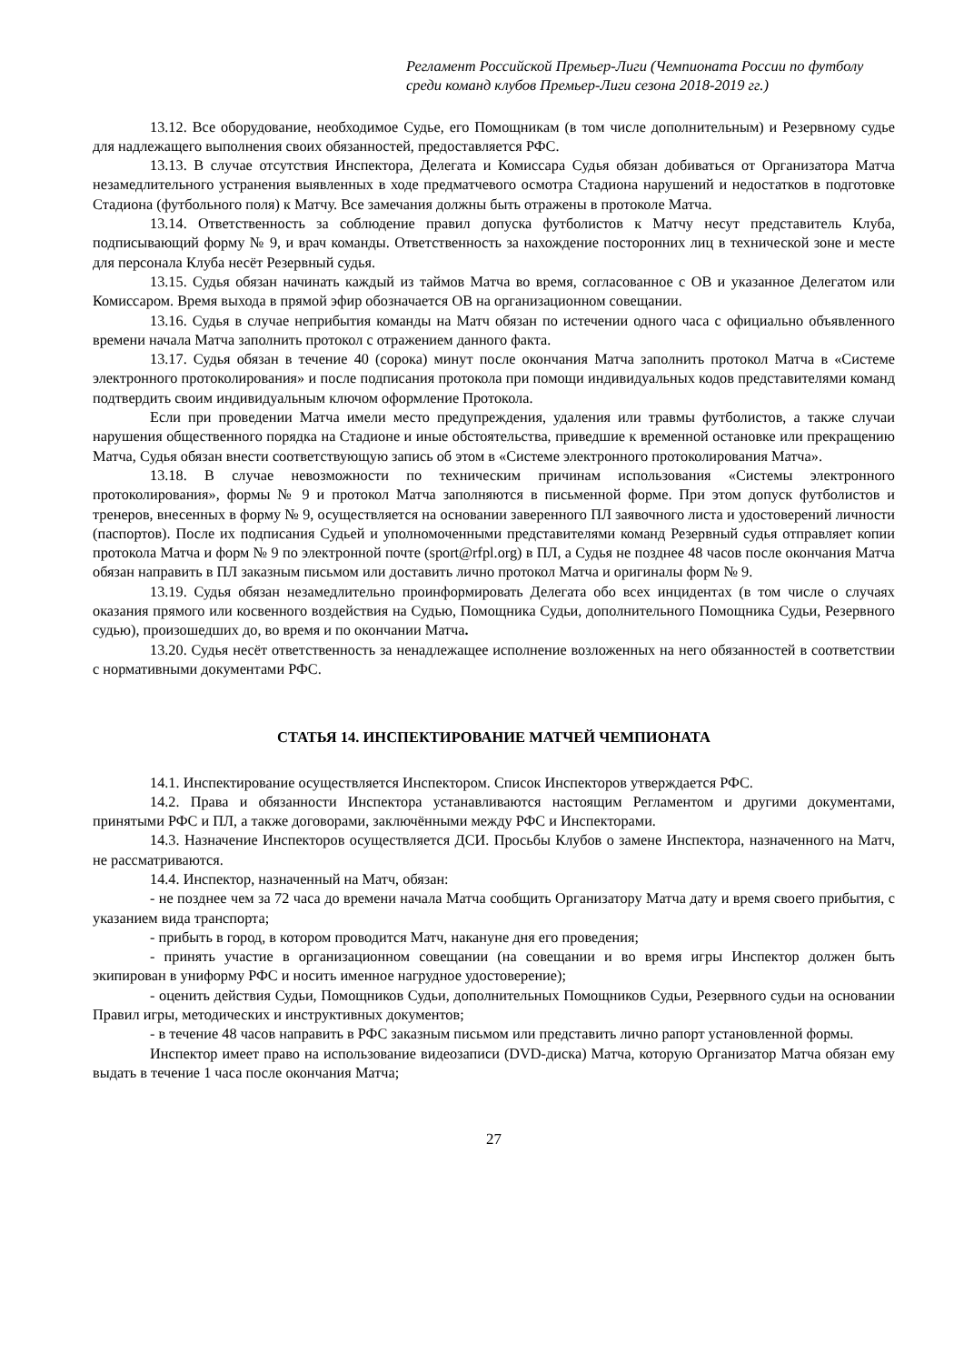Регламент Российской Премьер-Лиги (Чемпионата России по футболу среди команд клубов Премьер-Лиги сезона 2018-2019 гг.)
13.12. Все оборудование, необходимое Судье, его Помощникам (в том числе дополнительным) и Резервному судье для надлежащего выполнения своих обязанностей, предоставляется РФС.
13.13. В случае отсутствия Инспектора, Делегата и Комиссара Судья обязан добиваться от Организатора Матча незамедлительного устранения выявленных в ходе предматчевого осмотра Стадиона нарушений и недостатков в подготовке Стадиона (футбольного поля) к Матчу. Все замечания должны быть отражены в протоколе Матча.
13.14. Ответственность за соблюдение правил допуска футболистов к Матчу несут представитель Клуба, подписывающий форму № 9, и врач команды. Ответственность за нахождение посторонних лиц в технической зоне и месте для персонала Клуба несёт Резервный судья.
13.15. Судья обязан начинать каждый из таймов Матча во время, согласованное с ОВ и указанное Делегатом или Комиссаром. Время выхода в прямой эфир обозначается ОВ на организационном совещании.
13.16. Судья в случае неприбытия команды на Матч обязан по истечении одного часа с официально объявленного времени начала Матча заполнить протокол с отражением данного факта.
13.17. Судья обязан в течение 40 (сорока) минут после окончания Матча заполнить протокол Матча в «Системе электронного протоколирования» и после подписания протокола при помощи индивидуальных кодов представителями команд подтвердить своим индивидуальным ключом оформление Протокола.
Если при проведении Матча имели место предупреждения, удаления или травмы футболистов, а также случаи нарушения общественного порядка на Стадионе и иные обстоятельства, приведшие к временной остановке или прекращению Матча, Судья обязан внести соответствующую запись об этом в «Системе электронного протоколирования Матча».
13.18. В случае невозможности по техническим причинам использования «Системы электронного протоколирования», формы № 9 и протокол Матча заполняются в письменной форме. При этом допуск футболистов и тренеров, внесенных в форму № 9, осуществляется на основании заверенного ПЛ заявочного листа и удостоверений личности (паспортов). После их подписания Судьей и уполномоченными представителями команд Резервный судья отправляет копии протокола Матча и форм № 9 по электронной почте (sport@rfpl.org) в ПЛ, а Судья не позднее 48 часов после окончания Матча обязан направить в ПЛ заказным письмом или доставить лично протокол Матча и оригиналы форм № 9.
13.19. Судья обязан незамедлительно проинформировать Делегата обо всех инцидентах (в том числе о случаях оказания прямого или косвенного воздействия на Судью, Помощника Судьи, дополнительного Помощника Судьи, Резервного судью), произошедших до, во время и по окончании Матча.
13.20. Судья несёт ответственность за ненадлежащее исполнение возложенных на него обязанностей в соответствии с нормативными документами РФС.
СТАТЬЯ 14. ИНСПЕКТИРОВАНИЕ МАТЧЕЙ ЧЕМПИОНАТА
14.1. Инспектирование осуществляется Инспектором. Список Инспекторов утверждается РФС.
14.2. Права и обязанности Инспектора устанавливаются настоящим Регламентом и другими документами, принятыми РФС и ПЛ, а также договорами, заключёнными между РФС и Инспекторами.
14.3. Назначение Инспекторов осуществляется ДСИ. Просьбы Клубов о замене Инспектора, назначенного на Матч, не рассматриваются.
14.4. Инспектор, назначенный на Матч, обязан:
- не позднее чем за 72 часа до времени начала Матча сообщить Организатору Матча дату и время своего прибытия, с указанием вида транспорта;
- прибыть в город, в котором проводится Матч, накануне дня его проведения;
- принять участие в организационном совещании (на совещании и во время игры Инспектор должен быть экипирован в униформу РФС и носить именное нагрудное удостоверение);
- оценить действия Судьи, Помощников Судьи, дополнительных Помощников Судьи, Резервного судьи на основании Правил игры, методических и инструктивных документов;
- в течение 48 часов направить в РФС заказным письмом или представить лично рапорт установленной формы.
Инспектор имеет право на использование видеозаписи (DVD-диска) Матча, которую Организатор Матча обязан ему выдать в течение 1 часа после окончания Матча;
27